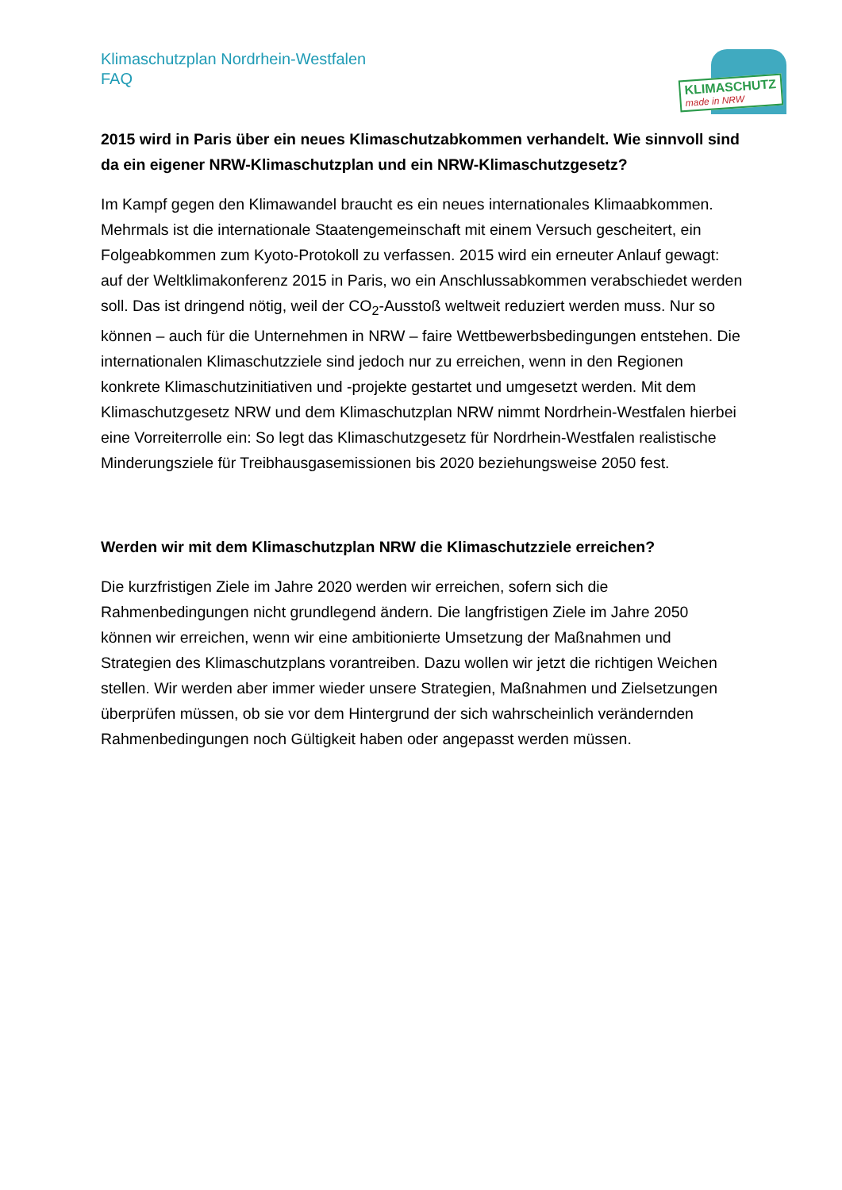Klimaschutzplan Nordrhein-Westfalen
FAQ
KLIMASCHUTZ
made in NRW
2015 wird in Paris über ein neues Klimaschutzabkommen verhandelt. Wie sinnvoll sind da ein eigener NRW-Klimaschutzplan und ein NRW-Klimaschutzgesetz?
Im Kampf gegen den Klimawandel braucht es ein neues internationales Klimaabkommen. Mehrmals ist die internationale Staatengemeinschaft mit einem Versuch gescheitert, ein Folgeabkommen zum Kyoto-Protokoll zu verfassen. 2015 wird ein erneuter Anlauf gewagt: auf der Weltklimakonferenz 2015 in Paris, wo ein Anschlussabkommen verabschiedet werden soll. Das ist dringend nötig, weil der CO<sub>2</sub>-Ausstoß weltweit reduziert werden muss. Nur so können – auch für die Unternehmen in NRW – faire Wettbewerbsbedingungen entstehen. Die internationalen Klimaschutzziele sind jedoch nur zu erreichen, wenn in den Regionen konkrete Klimaschutzinitiativen und -projekte gestartet und umgesetzt werden. Mit dem Klimaschutzgesetz NRW und dem Klimaschutzplan NRW nimmt Nordrhein-Westfalen hierbei eine Vorreiterrolle ein: So legt das Klimaschutzgesetz für Nordrhein-Westfalen realistische Minderungsziele für Treibhausgasemissionen bis 2020 beziehungsweise 2050 fest.
Werden wir mit dem Klimaschutzplan NRW die Klimaschutzziele erreichen?
Die kurzfristigen Ziele im Jahre 2020 werden wir erreichen, sofern sich die Rahmenbedingungen nicht grundlegend ändern. Die langfristigen Ziele im Jahre 2050 können wir erreichen, wenn wir eine ambitionierte Umsetzung der Maßnahmen und Strategien des Klimaschutzplans vorantreiben. Dazu wollen wir jetzt die richtigen Weichen stellen. Wir werden aber immer wieder unsere Strategien, Maßnahmen und Zielsetzungen überprüfen müssen, ob sie vor dem Hintergrund der sich wahrscheinlich verändernden Rahmenbedingungen noch Gültigkeit haben oder angepasst werden müssen.